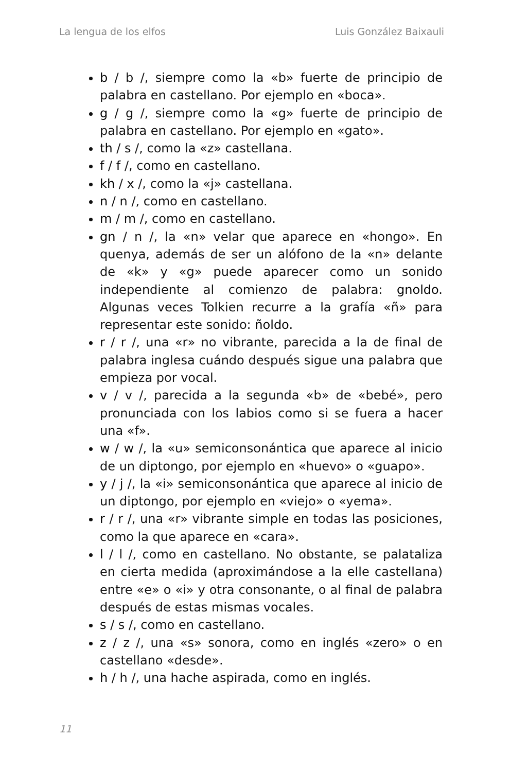La lengua de los elfos Luis González Baixauli
b / b /, siempre como la «b» fuerte de principio de palabra en castellano. Por ejemplo en «boca».
g / g /, siempre como la «g» fuerte de principio de palabra en castellano. Por ejemplo en «gato».
th / s /, como la «z» castellana.
f / f /, como en castellano.
kh / x /, como la «j» castellana.
n / n /, como en castellano.
m / m /, como en castellano.
gn / n /, la «n» velar que aparece en «hongo». En quenya, además de ser un alófono de la «n» delante de «k» y «g» puede aparecer como un sonido independiente al comienzo de palabra: gnoldo. Algunas veces Tolkien recurre a la grafía «ñ» para representar este sonido: ñoldo.
r / r /, una «r» no vibrante, parecida a la de final de palabra inglesa cuándo después sigue una palabra que empieza por vocal.
v / v /, parecida a la segunda «b» de «bebé», pero pronunciada con los labios como si se fuera a hacer una «f».
w / w /, la «u» semiconsonántica que aparece al inicio de un diptongo, por ejemplo en «huevo» o «guapo».
y / j /, la «i» semiconsonántica que aparece al inicio de un diptongo, por ejemplo en «viejo» o «yema».
r / r /, una «r» vibrante simple en todas las posiciones, como la que aparece en «cara».
l / l /, como en castellano. No obstante, se palataliza en cierta medida (aproximándose a la elle castellana) entre «e» o «i» y otra consonante, o al final de palabra después de estas mismas vocales.
s / s /, como en castellano.
z / z /, una «s» sonora, como en inglés «zero» o en castellano «desde».
h / h /, una hache aspirada, como en inglés.
11